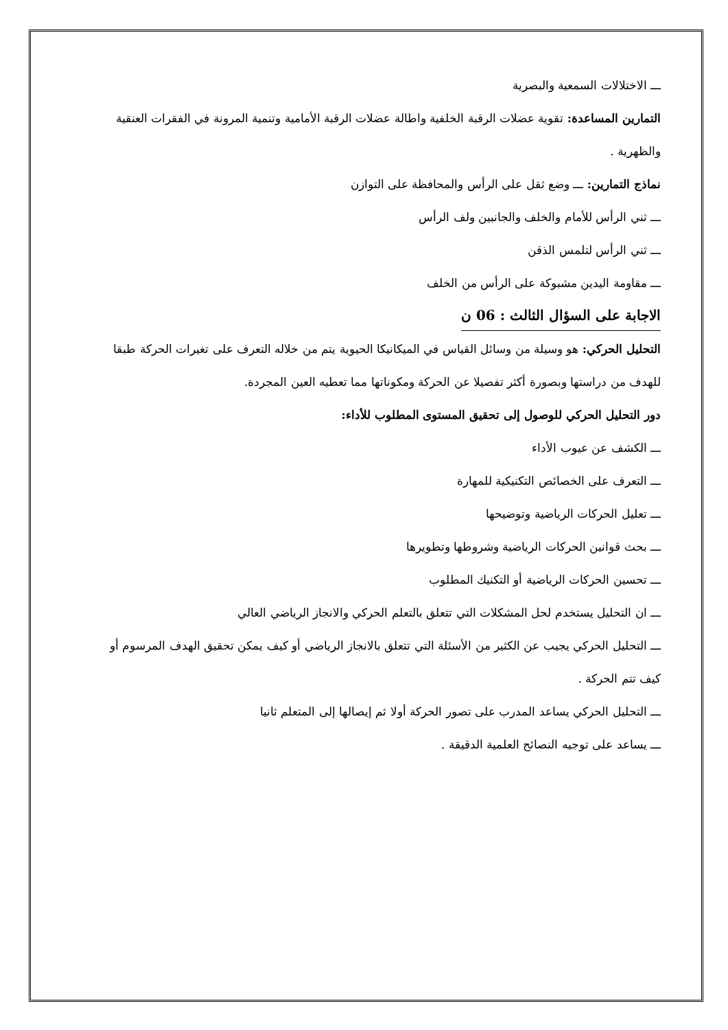ـــ الاختلالات السمعية والبصرية
التمارين المساعدة: تقوية عضلات الرقبة الخلفية واطالة عضلات الرقبة الأمامية وتنمية المرونة في الفقرات العنقية والظهرية .
نماذج التمارين: ـــ وضع ثقل على الرأس والمحافظة على التوازن
ـــ ثني الرأس للأمام والخلف والجانبين ولف الرأس
ـــ ثني الرأس لتلمس الذقن
ـــ مقاومة اليدين مشبوكة على الرأس من الخلف
الاجابة على السؤال الثالث : 06 ن
التحليل الحركي: هو وسيلة من وسائل القياس في الميكانيكا الحيوية يتم من خلاله التعرف على تغيرات الحركة طبقا للهدف من دراستها وبصورة أكثر تفصيلا عن الحركة ومكوناتها مما تعطيه العين المجردة.
دور التحليل الحركي للوصول إلى تحقيق المستوى المطلوب للأداء:
ـــ الكشف عن عيوب الأداء
ـــ التعرف على الخصائص التكنيكية للمهارة
ـــ تعليل الحركات الرياضية وتوضيحها
ـــ بحث قوانين الحركات الرياضية وشروطها وتطويرها
ـــ تحسين الحركات الرياضية أو التكنيك المطلوب
ـــ ان التحليل يستخدم لحل المشكلات التي تتعلق بالتعلم الحركي والانجاز الرياضي العالي
ـــ التحليل الحركي يجيب عن الكثير من الأسئلة التي تتعلق بالانجاز الرياضي أو كيف يمكن تحقيق الهدف المرسوم أو كيف تتم الحركة .
ـــ التحليل الحركي يساعد المدرب على تصور الحركة أولا ثم إيصالها إلى المتعلم ثانيا
ـــ يساعد على توجيه النصائح العلمية الدقيقة .